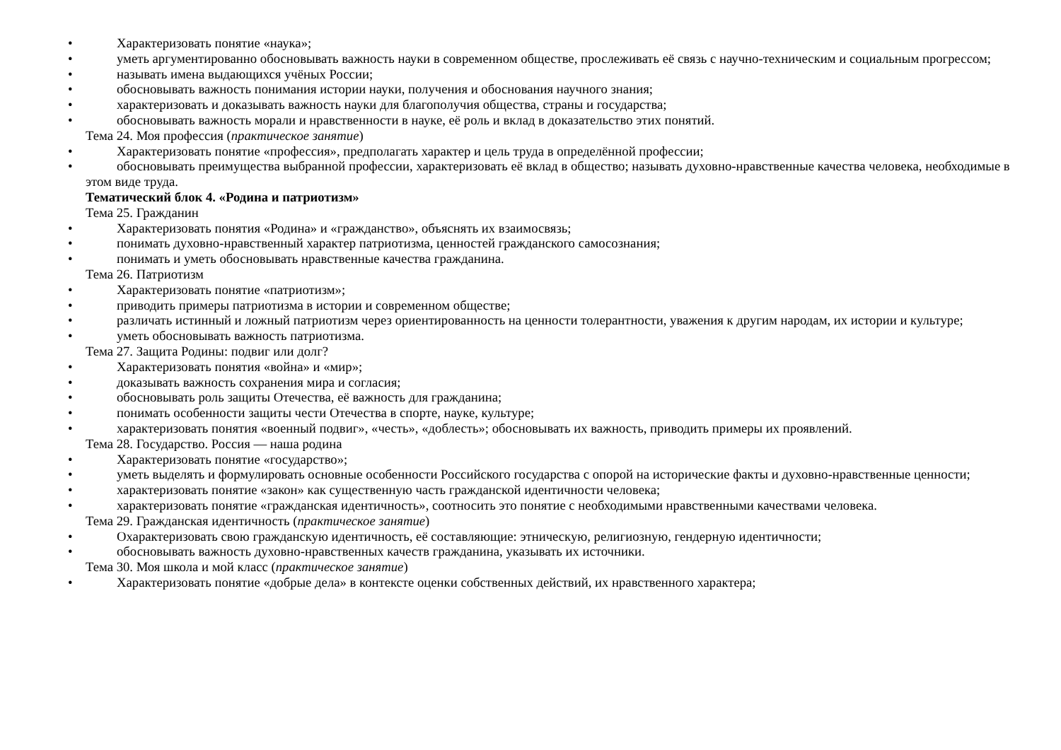• Характеризовать понятие «наука»;
• уметь аргументированно обосновывать важность науки в современном обществе, прослеживать её связь с научно-техническим и социальным прогрессом;
• называть имена выдающихся учёных России;
• обосновывать важность понимания истории науки, получения и обоснования научного знания;
• характеризовать и доказывать важность науки для благополучия общества, страны и государства;
• обосновывать важность морали и нравственности в науке, её роль и вклад в доказательство этих понятий.
Тема 24. Моя профессия (практическое занятие)
• Характеризовать понятие «профессия», предполагать характер и цель труда в определённой профессии;
• обосновывать преимущества выбранной профессии, характеризовать её вклад в общество; называть духовно-нравственные качества человека, необходимые в этом виде труда.
Тематический блок 4. «Родина и патриотизм»
Тема 25. Гражданин
• Характеризовать понятия «Родина» и «гражданство», объяснять их взаимосвязь;
• понимать духовно-нравственный характер патриотизма, ценностей гражданского самосознания;
• понимать и уметь обосновывать нравственные качества гражданина.
Тема 26. Патриотизм
• Характеризовать понятие «патриотизм»;
• приводить примеры патриотизма в истории и современном обществе;
• различать истинный и ложный патриотизм через ориентированность на ценности толерантности, уважения к другим народам, их истории и культуре;
• уметь обосновывать важность патриотизма.
Тема 27. Защита Родины: подвиг или долг?
• Характеризовать понятия «война» и «мир»;
• доказывать важность сохранения мира и согласия;
• обосновывать роль защиты Отечества, её важность для гражданина;
• понимать особенности защиты чести Отечества в спорте, науке, культуре;
• характеризовать понятия «военный подвиг», «честь», «доблесть»; обосновывать их важность, приводить примеры их проявлений.
Тема 28. Государство. Россия — наша родина
• Характеризовать понятие «государство»;
• уметь выделять и формулировать основные особенности Российского государства с опорой на исторические факты и духовно-нравственные ценности;
• характеризовать понятие «закон» как существенную часть гражданской идентичности человека;
• характеризовать понятие «гражданская идентичность», соотносить это понятие с необходимыми нравственными качествами человека.
Тема 29. Гражданская идентичность (практическое занятие)
• Охарактеризовать свою гражданскую идентичность, её составляющие: этническую, религиозную, гендерную идентичности;
• обосновывать важность духовно-нравственных качеств гражданина, указывать их источники.
Тема 30. Моя школа и мой класс (практическое занятие)
• Характеризовать понятие «добрые дела» в контексте оценки собственных действий, их нравственного характера;